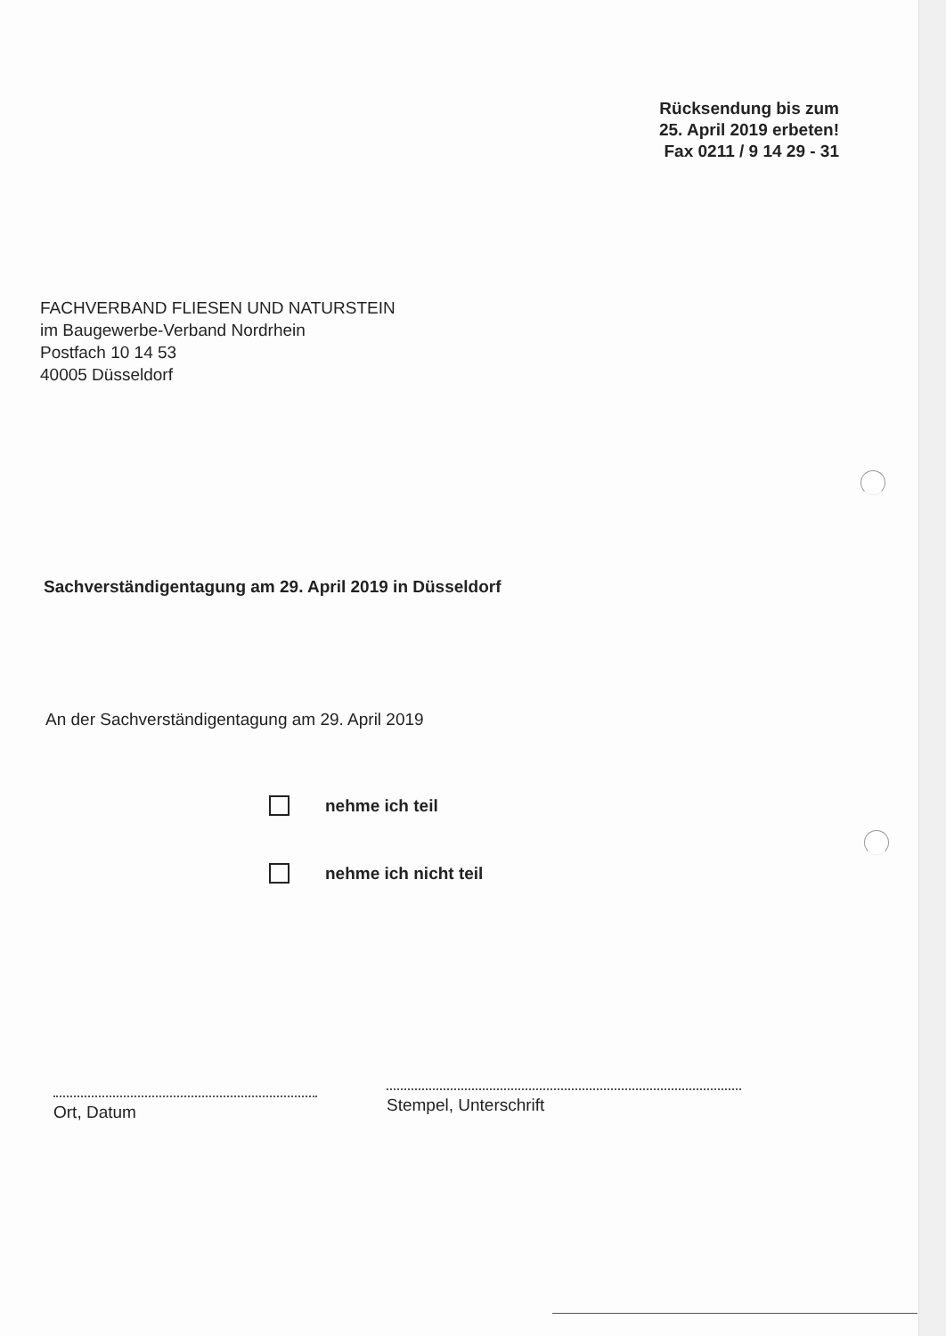Rücksendung bis zum
25. April 2019 erbeten!
Fax 0211 / 9 14 29 - 31
FACHVERBAND FLIESEN UND NATURSTEIN
im Baugewerbe-Verband Nordrhein
Postfach 10 14 53
40005 Düsseldorf
Sachverständigentagung am 29. April 2019 in Düsseldorf
An der Sachverständigentagung am 29. April 2019
nehme ich teil
nehme ich nicht teil
Ort, Datum Stempel, Unterschrift